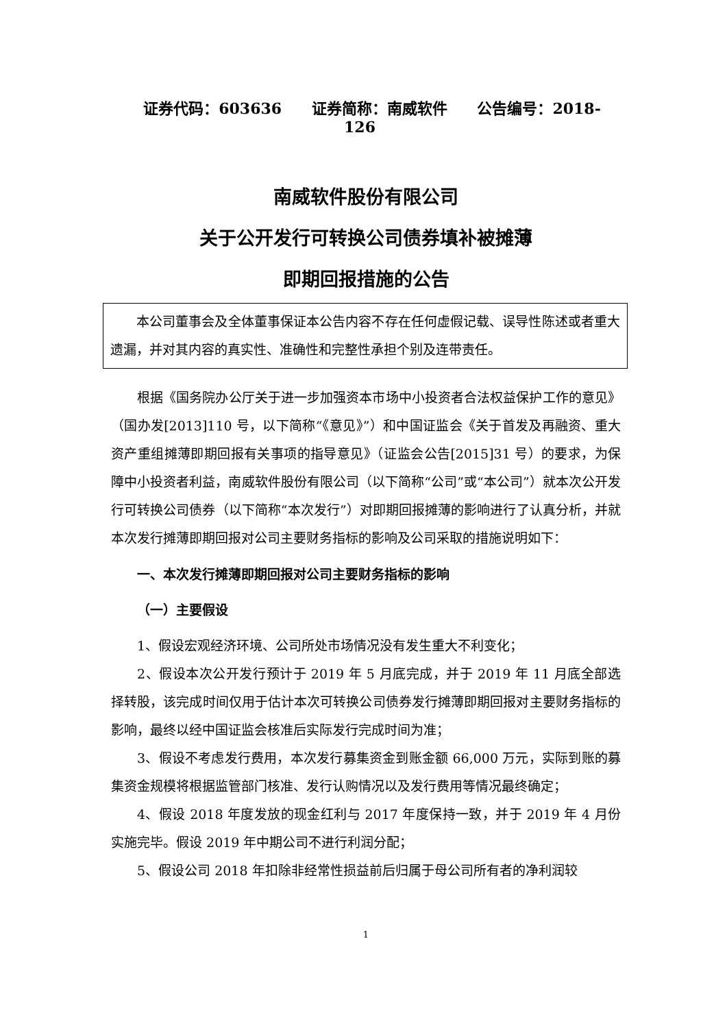证券代码：603636 证券简称：南威软件 公告编号：2018-126
南威软件股份有限公司
关于公开发行可转换公司债券填补被摊薄
即期回报措施的公告
本公司董事会及全体董事保证本公告内容不存在任何虚假记载、误导性陈述或者重大遗漏，并对其内容的真实性、准确性和完整性承担个别及连带责任。
根据《国务院办公厅关于进一步加强资本市场中小投资者合法权益保护工作的意见》（国办发[2013]110 号，以下简称“《意见》”）和中国证监会《关于首发及再融资、重大资产重组摊薄即期回报有关事项的指导意见》（证监会公告[2015]31 号）的要求，为保障中小投资者利益，南威软件股份有限公司（以下简称“公司”或“本公司”）就本次公开发行可转换公司债券（以下简称“本次发行”）对即期回报摊薄的影响进行了认真分析，并就本次发行摊薄即期回报对公司主要财务指标的影响及公司采取的措施说明如下：
一、本次发行摊薄即期回报对公司主要财务指标的影响
（一）主要假设
1、假设宏观经济环境、公司所处市场情况没有发生重大不利变化；
2、假设本次公开发行预计于 2019 年 5 月底完成，并于 2019 年 11 月底全部选择转股，该完成时间仅用于估计本次可转换公司债券发行摊薄即期回报对主要财务指标的影响，最终以经中国证监会核准后实际发行完成时间为准；
3、假设不考虑发行费用，本次发行募集资金到账金额 66,000 万元，实际到账的募集资金规模将根据监管部门核准、发行认购情况以及发行费用等情况最终确定；
4、假设 2018 年度发放的现金红利与 2017 年度保持一致，并于 2019 年 4 月份实施完毕。假设 2019 年中期公司不进行利润分配；
5、假设公司 2018 年扣除非经常性损益前后归属于母公司所有者的净利润较
1